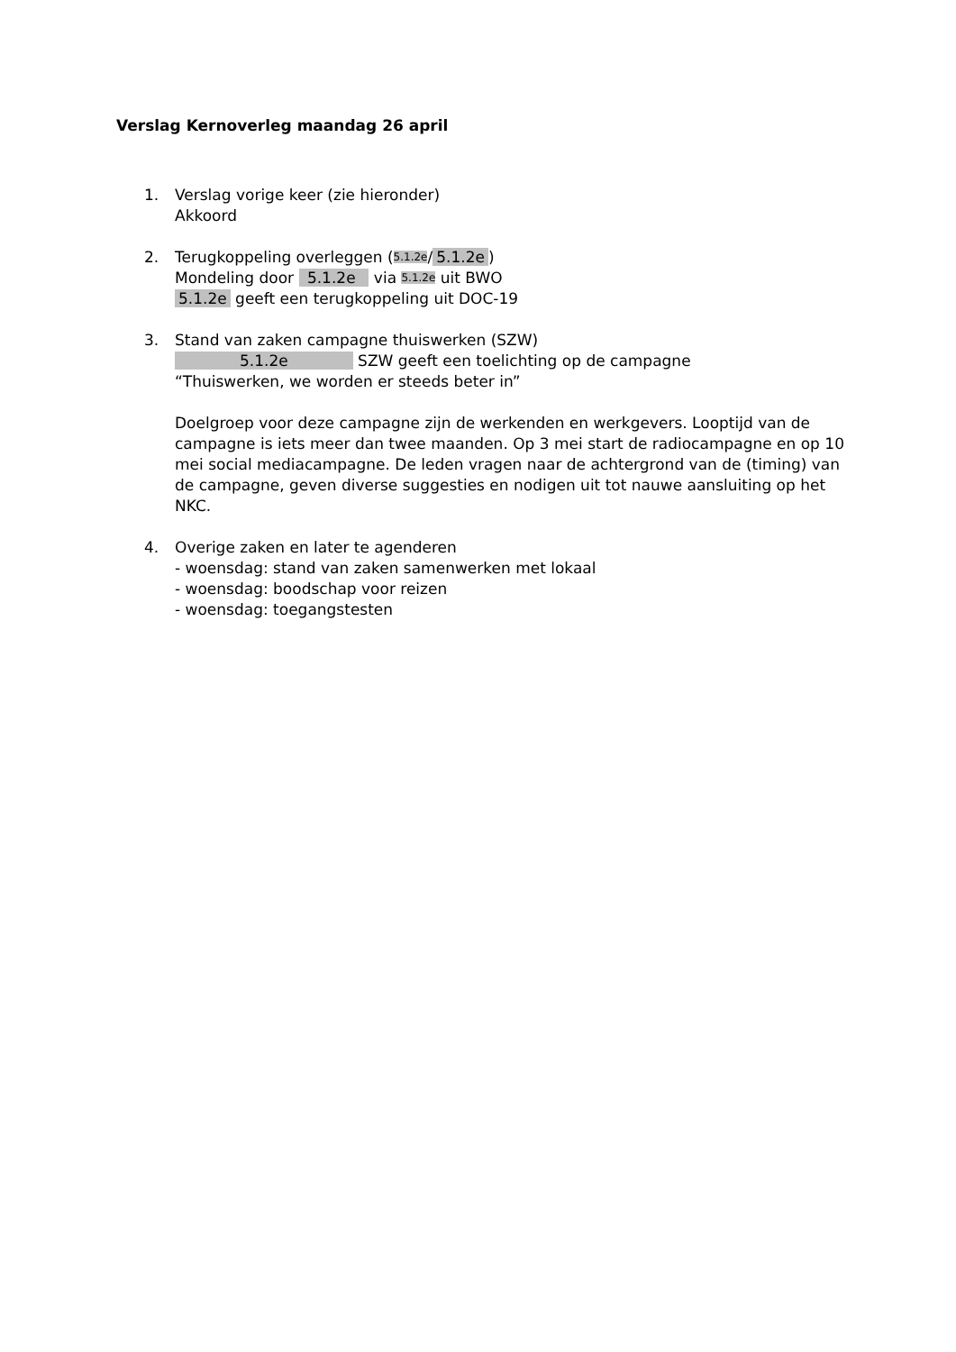Verslag Kernoverleg maandag 26 april
1. Verslag vorige keer (zie hieronder)
Akkoord
2. Terugkoppeling overleggen (5.1.2e/ 5.1.2e)
Mondeling door 5.1.2e via 5.1.2e uit BWO
5.1.2e geeft een terugkoppeling uit DOC-19
3. Stand van zaken campagne thuiswerken (SZW)
5.1.2e SZW geeft een toelichting op de campagne
“Thuiswerken, we worden er steeds beter in”
Doelgroep voor deze campagne zijn de werkenden en werkgevers. Looptijd van de campagne is iets meer dan twee maanden. Op 3 mei start de radiocampagne en op 10 mei social mediacampagne. De leden vragen naar de achtergrond van de (timing) van de campagne, geven diverse suggesties en nodigen uit tot nauwe aansluiting op het NKC.
4. Overige zaken en later te agenderen
- woensdag: stand van zaken samenwerken met lokaal
- woensdag: boodschap voor reizen
- woensdag: toegangstesten